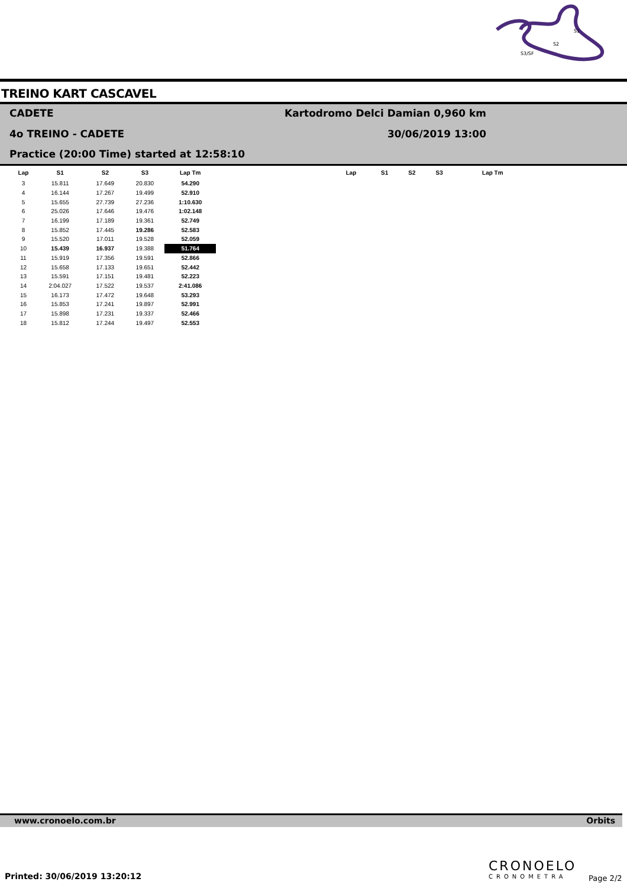S1
S2
S3/SF
TREINO KART CASCAVEL
CADETE
Kartodromo Delci Damian 0,960 km
4o TREINO - CADETE 30/06/2019 13:00
Practice (20:00 Time) started at 12:58:10
| Lap | S1 | S2 | S3 | Lap Tm |
| --- | --- | --- | --- | --- |
| 3 | 15.811 | 17.649 | 20.830 | 54.290 |
| 4 | 16.144 | 17.267 | 19.499 | 52.910 |
| 5 | 15.655 | 27.739 | 27.236 | 1:10.630 |
| 6 | 25.026 | 17.646 | 19.476 | 1:02.148 |
| 7 | 16.199 | 17.189 | 19.361 | 52.749 |
| 8 | 15.852 | 17.445 | 19.286 | 52.583 |
| 9 | 15.520 | 17.011 | 19.528 | 52.059 |
| 10 | 15.439 | 16.937 | 19.388 | 51.764 |
| 11 | 15.919 | 17.356 | 19.591 | 52.866 |
| 12 | 15.658 | 17.133 | 19.651 | 52.442 |
| 13 | 15.591 | 17.151 | 19.481 | 52.223 |
| 14 | 2:04.027 | 17.522 | 19.537 | 2:41.086 |
| 15 | 16.173 | 17.472 | 19.648 | 53.293 |
| 16 | 15.853 | 17.241 | 19.897 | 52.991 |
| 17 | 15.898 | 17.231 | 19.337 | 52.466 |
| 18 | 15.812 | 17.244 | 19.497 | 52.553 |
| Lap | S1 | S2 | S3 | Lap Tm |
| --- | --- | --- | --- | --- |
www.cronoelo.com.br Orbits
Printed: 30/06/2019 13:20:12
CRONOELO
CRONOMETRA Page 2/2